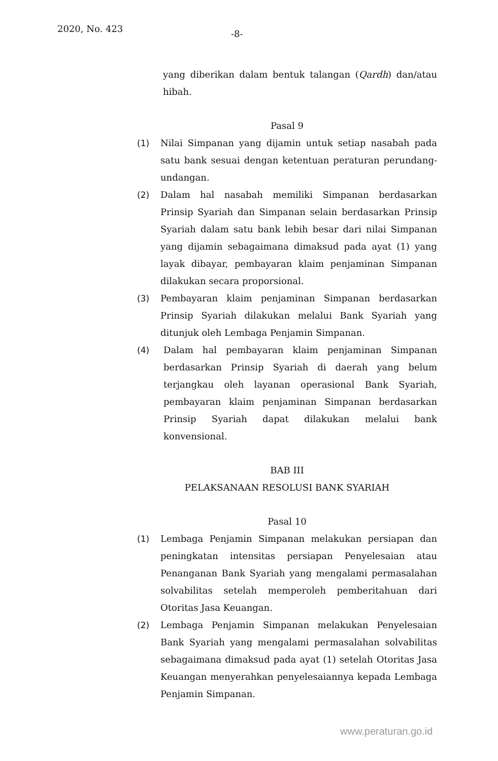2020, No. 423 -8-
yang diberikan dalam bentuk talangan (Qardh) dan/atau hibah.
Pasal 9
(1) Nilai Simpanan yang dijamin untuk setiap nasabah pada satu bank sesuai dengan ketentuan peraturan perundang-undangan.
(2) Dalam hal nasabah memiliki Simpanan berdasarkan Prinsip Syariah dan Simpanan selain berdasarkan Prinsip Syariah dalam satu bank lebih besar dari nilai Simpanan yang dijamin sebagaimana dimaksud pada ayat (1) yang layak dibayar, pembayaran klaim penjaminan Simpanan dilakukan secara proporsional.
(3) Pembayaran klaim penjaminan Simpanan berdasarkan Prinsip Syariah dilakukan melalui Bank Syariah yang ditunjuk oleh Lembaga Penjamin Simpanan.
(4) Dalam hal pembayaran klaim penjaminan Simpanan berdasarkan Prinsip Syariah di daerah yang belum terjangkau oleh layanan operasional Bank Syariah, pembayaran klaim penjaminan Simpanan berdasarkan Prinsip Syariah dapat dilakukan melalui bank konvensional.
BAB III
PELAKSANAAN RESOLUSI BANK SYARIAH
Pasal 10
(1) Lembaga Penjamin Simpanan melakukan persiapan dan peningkatan intensitas persiapan Penyelesaian atau Penanganan Bank Syariah yang mengalami permasalahan solvabilitas setelah memperoleh pemberitahuan dari Otoritas Jasa Keuangan.
(2) Lembaga Penjamin Simpanan melakukan Penyelesaian Bank Syariah yang mengalami permasalahan solvabilitas sebagaimana dimaksud pada ayat (1) setelah Otoritas Jasa Keuangan menyerahkan penyelesaiannya kepada Lembaga Penjamin Simpanan.
www.peraturan.go.id